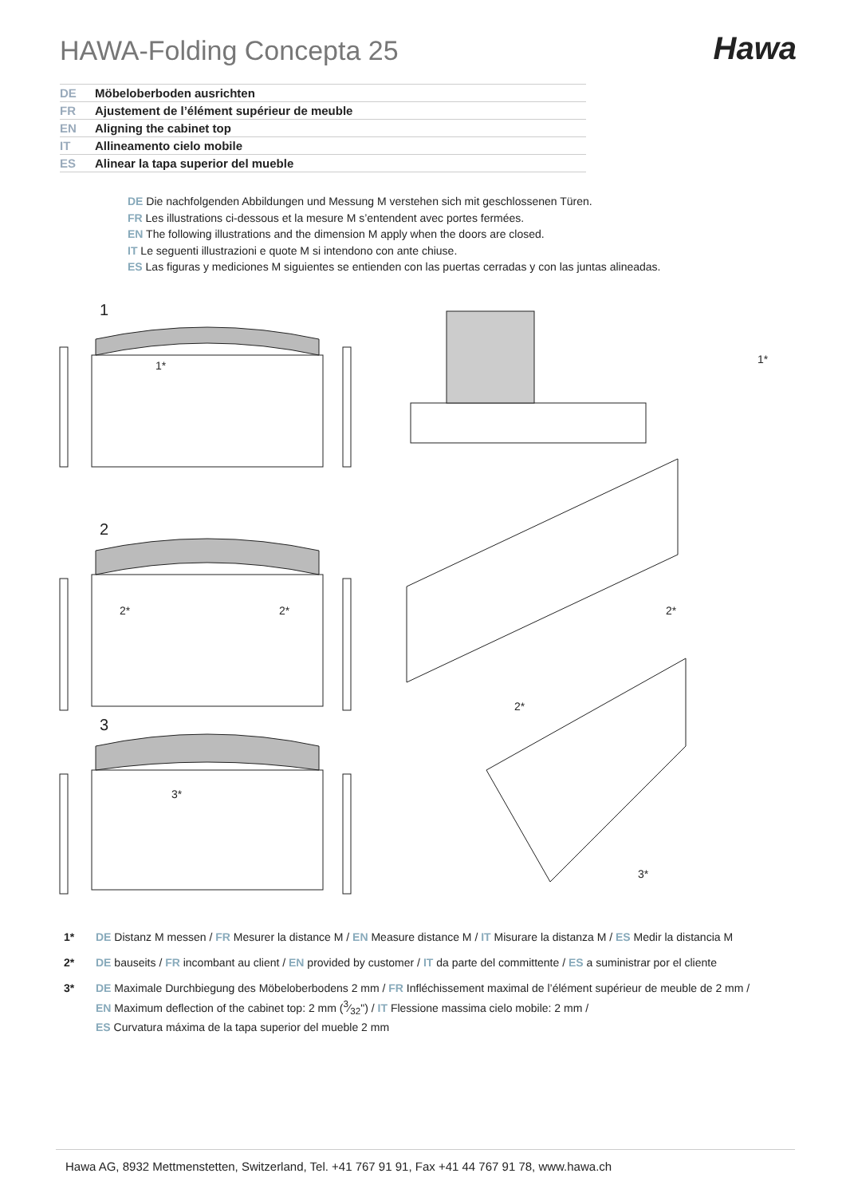HAWA-Folding Concepta 25
Hawa
DE Möbeloberboden ausrichten
FR Ajustement de l’élément supérieur de meuble
EN Aligning the cabinet top
IT Allineamento cielo mobile
ES Alinear la tapa superior del mueble
DE Die nachfolgenden Abbildungen und Messung M verstehen sich mit geschlossenen Türen.
FR Les illustrations ci-dessous et la mesure M s’entendent avec portes fermées.
EN The following illustrations and the dimension M apply when the doors are closed.
IT Le seguenti illustrazioni e quote M si intendono con ante chiuse.
ES Las figuras y mediciones M siguientes se entienden con las puertas cerradas y con las juntas alineadas.
1
1*
2
2*
2*
3
3*
1*
2*
2*
3*
1* DE Distanz M messen / FR Mesurer la distance M / EN Measure distance M / IT Misurare la distanza M / ES Medir la distancia M
2* DE bauseits / FR incombant au client / EN provided by customer / IT da parte del committente / ES a suministrar por el cliente
3* DE Maximale Durchbiegung des Möbeloberbodens 2 mm / FR Infléchissement maximal de l’élément supérieur de meuble de 2 mm /
EN Maximum deflection of the cabinet top: 2 mm (3⁄32") / IT Flessione massima cielo mobile: 2 mm /
ES Curvatura máxima de la tapa superior del mueble 2 mm
Hawa AG, 8932 Mettmenstetten, Switzerland, Tel. +41 767 91 91, Fax +41 44 767 91 78, www.hawa.ch